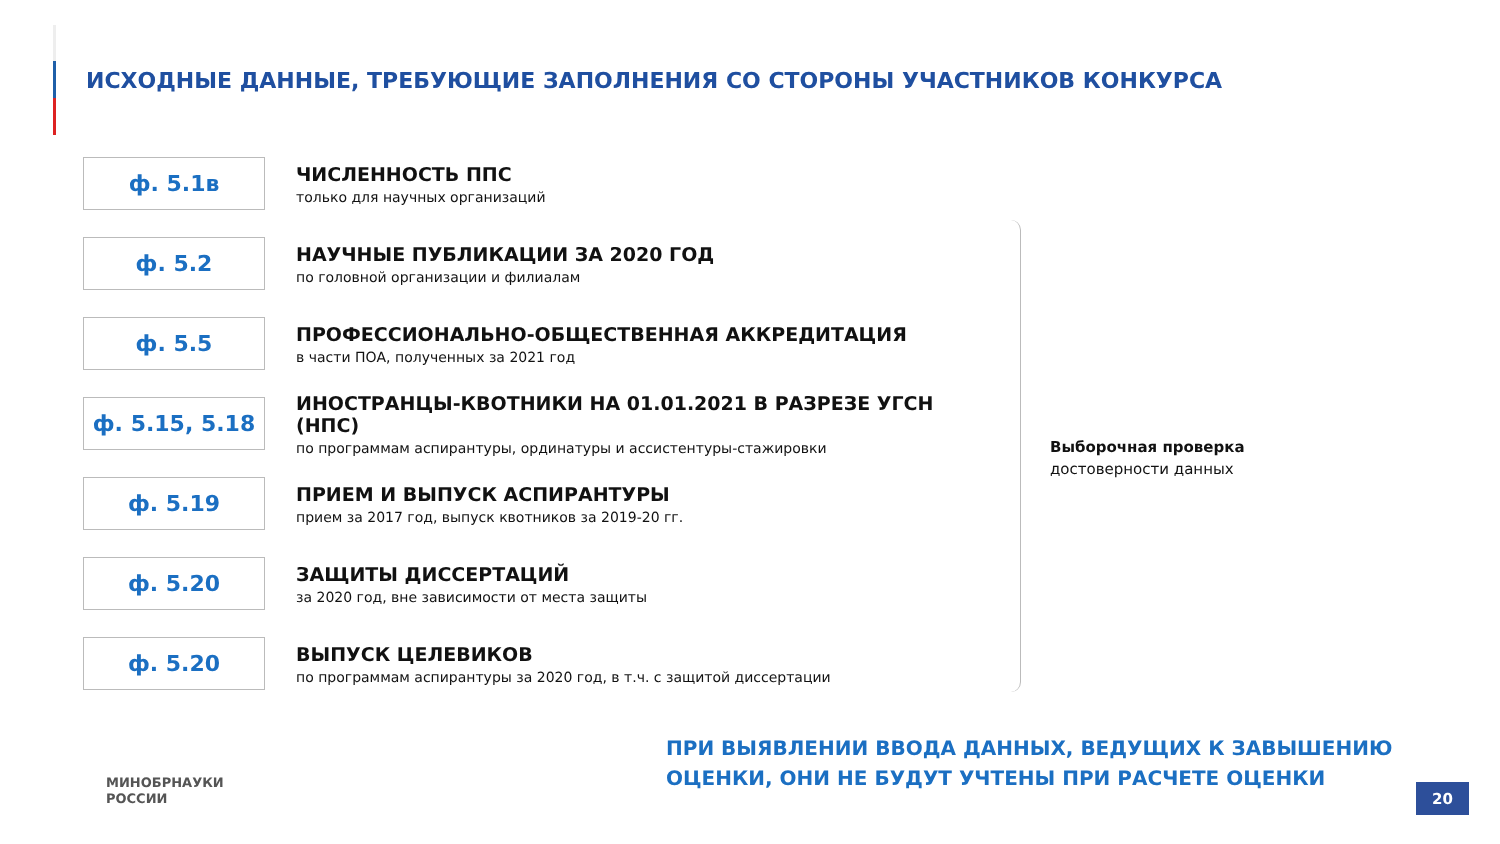ИСХОДНЫЕ ДАННЫЕ, ТРЕБУЮЩИЕ ЗАПОЛНЕНИЯ СО СТОРОНЫ УЧАСТНИКОВ КОНКУРСА
ф. 5.1в
ЧИСЛЕННОСТЬ ППС
только для научных организаций
ф. 5.2
НАУЧНЫЕ ПУБЛИКАЦИИ ЗА 2020 ГОД
по головной организации и филиалам
ф. 5.5
ПРОФЕССИОНАЛЬНО-ОБЩЕСТВЕННАЯ АККРЕДИТАЦИЯ
в части ПОА, полученных за 2021 год
ф. 5.15, 5.18
ИНОСТРАНЦЫ-КВОТНИКИ НА 01.01.2021 В РАЗРЕЗЕ УГСН (НПС)
по программам аспирантуры, ординатуры и ассистентуры-стажировки
ф. 5.19
ПРИЕМ И ВЫПУСК АСПИРАНТУРЫ
прием за 2017 год, выпуск квотников за 2019-20 гг.
ф. 5.20
ЗАЩИТЫ ДИССЕРТАЦИЙ
за 2020 год, вне зависимости от места защиты
ф. 5.20
ВЫПУСК ЦЕЛЕВИКОВ
по программам аспирантуры за 2020 год, в т.ч. с защитой диссертации
Выборочная проверка
достоверности данных
ПРИ ВЫЯВЛЕНИИ ВВОДА ДАННЫХ, ВЕДУЩИХ К ЗАВЫШЕНИЮ
ОЦЕНКИ, ОНИ НЕ БУДУТ УЧТЕНЫ ПРИ РАСЧЕТЕ ОЦЕНКИ
МИНОБРНАУКИ
РОССИИ
20